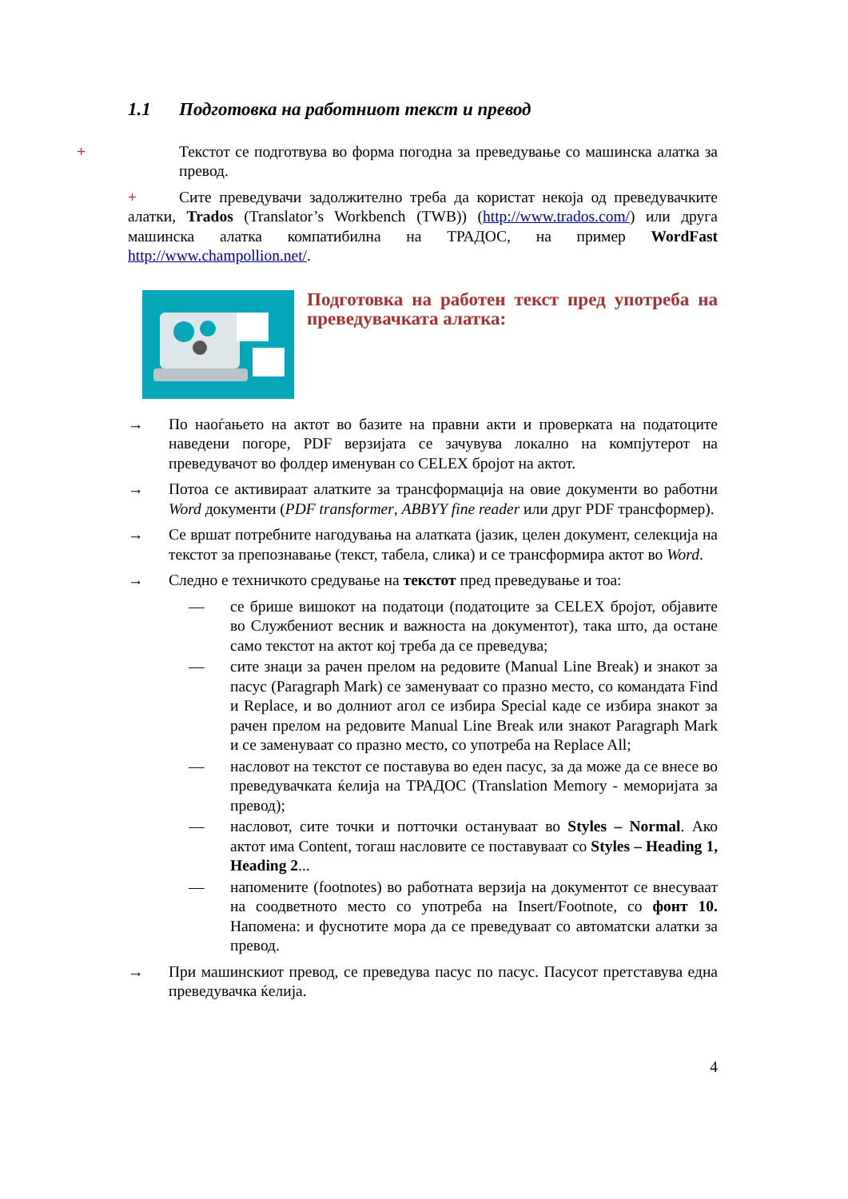1.1 Подготовка на работниот текст и превод
+ Текстот се подготвува во форма погодна за преведување со машинска алатка за превод.
+ Сите преведувачи задолжително треба да користат некоја од преведувачките алатки, Trados (Translator’s Workbench (TWB)) (http://www.trados.com/) или друга машинска алатка компатибилна на ТРАДОС, на пример WordFast http://www.champollion.net/.
Подготовка на работен текст пред употреба на преведувачката алатка:
→ По наоѓањето на актот во базите на правни акти и проверката на податоците наведени погоре, PDF верзијата се зачувува локално на компјутерот на преведувачот во фолдер именуван со CELEX бројот на актот.
→ Потоа се активираат алатките за трансформација на овие документи во работни Word документи (PDF transformer, ABBYY fine reader или друг PDF трансформер).
→ Се вршат потребните нагодувања на алатката (јазик, целен документ, селекција на текстот за препознавање (текст, табела, слика) и се трансформира актот во Word.
→ Следно е техничкото средување на текстот пред преведување и тоа:
— се брише вишокот на податоци (податоците за CELEX бројот, објавите во Службениот весник и важноста на документот), така што, да остане само текстот на актот кој треба да се преведува;
— сите знаци за рачен прелом на редовите (Manual Line Break) и знакот за пасус (Paragraph Mark) се заменуваат со празно место, со командата Find и Replace, и во долниот агол се избира Special каде се избира знакот за рачен прелом на редовите Manual Line Break или знакот Paragraph Mark и се заменуваат со празно место, со употреба на Replace All;
— насловот на текстот се поставува во еден пасус, за да може да се внесе во преведувачката ќелија на ТРАДОС (Translation Memory - меморијата за превод);
— насловот, сите точки и потточки остануваат во Styles – Normal. Ако актот има Content, тогаш насловите се поставуваат со Styles – Heading 1, Heading 2...
— напомените (footnotes) во работната верзија на документот се внесуваат на соодветното место со употреба на Insert/Footnote, со фонт 10. Напомена: и фуснотите мора да се преведуваат со автоматски алатки за превод.
→ При машинскиот превод, се преведува пасус по пасус. Пасусот претставува една преведувачка ќелија.
4